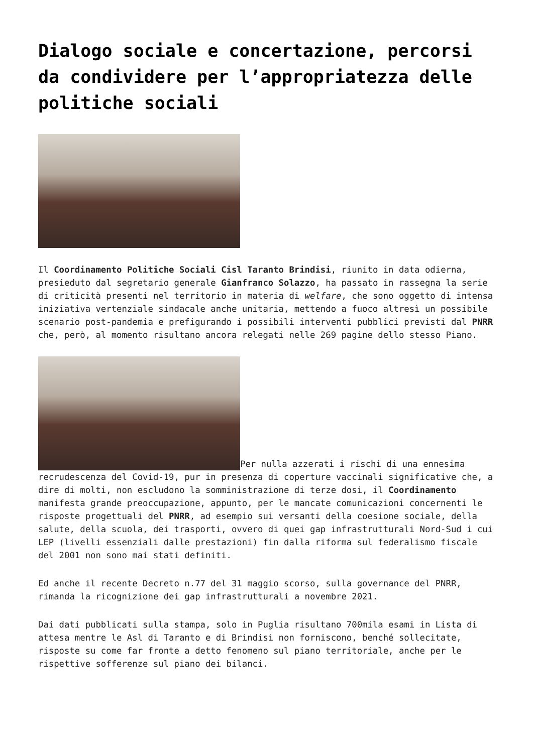Dialogo sociale e concertazione, percorsi da condividere per l’appropriatezza delle politiche sociali
Il Coordinamento Politiche Sociali Cisl Taranto Brindisi, riunito in data odierna, presieduto dal segretario generale Gianfranco Solazzo, ha passato in rassegna la serie di criticità presenti nel territorio in materia di welfare, che sono oggetto di intensa iniziativa vertenziale sindacale anche unitaria, mettendo a fuoco altresì un possibile scenario post-pandemia e prefigurando i possibili interventi pubblici previsti dal PNRR che, però, al momento risultano ancora relegati nelle 269 pagine dello stesso Piano.
Per nulla azzerati i rischi di una ennesima recrudescenza del Covid-19, pur in presenza di coperture vaccinali significative che, a dire di molti, non escludono la somministrazione di terze dosi, il Coordinamento manifesta grande preoccupazione, appunto, per le mancate comunicazioni concernenti le risposte progettuali del PNRR, ad esempio sui versanti della coesione sociale, della salute, della scuola, dei trasporti, ovvero di quei gap infrastrutturali Nord-Sud i cui LEP (livelli essenziali dalle prestazioni) fin dalla riforma sul federalismo fiscale del 2001 non sono mai stati definiti.
Ed anche il recente Decreto n.77 del 31 maggio scorso, sulla governance del PNRR, rimanda la ricognizione dei gap infrastrutturali a novembre 2021.
Dai dati pubblicati sulla stampa, solo in Puglia risultano 700mila esami in Lista di attesa mentre le Asl di Taranto e di Brindisi non forniscono, benché sollecitate, risposte su come far fronte a detto fenomeno sul piano territoriale, anche per le rispettive sofferenze sul piano dei bilanci.